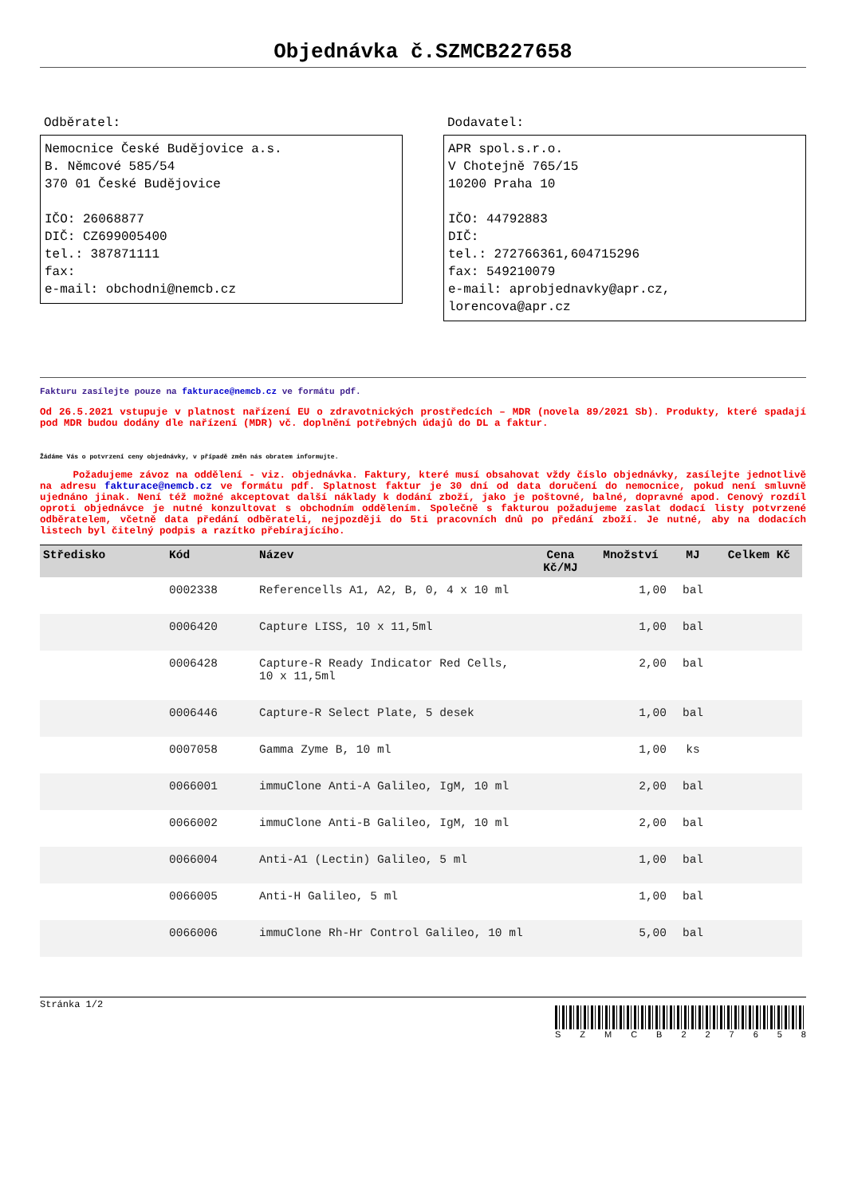Objednávka č.SZMCB227658
Odběratel:
Nemocnice České Budějovice a.s.
B. Němcové 585/54
370 01 České Budějovice
IČO: 26068877
DIČ: CZ699005400
tel.: 387871111
fax:
e-mail: obchodni@nemcb.cz
Dodavatel:
APR spol.s.r.o.
V Chotejně 765/15
10200 Praha 10
IČO: 44792883
DIČ:
tel.: 272766361,604715296
fax: 549210079
e-mail: aprobjednavky@apr.cz,
lorencova@apr.cz
Fakturu zasílejte pouze na fakturace@nemcb.cz ve formátu pdf.
Od 26.5.2021 vstupuje v platnost nařízení EU o zdravotnických prostředcích – MDR (novela 89/2021 Sb). Produkty, které spadají pod MDR budou dodány dle nařízení (MDR) vč. doplnění potřebných údajů do DL a faktur.
Žádáme Vás o potvrzení ceny objednávky, v případě změn nás obratem informujte.
Požadujeme závoz na oddělení - viz. objednávka. Faktury, které musí obsahovat vždy číslo objednávky, zasílejte jednotlivě na adresu fakturace@nemcb.cz ve formátu pdf. Splatnost faktur je 30 dní od data doručení do nemocnice, pokud není smluvně ujednáno jinak. Není též možné akceptovat další náklady k dodání zboží, jako je poštovné, balné, dopravné apod. Cenový rozdíl oproti objednávce je nutné konzultovat s obchodním oddělením. Společně s fakturou požadujeme zaslat dodací listy potvrzené odběratelem, včetně data předání odběrateli, nejpozději do 5ti pracovních dnů po předání zboží. Je nutné, aby na dodacích listech byl čitelný podpis a razítko přebírajícího.
| Středisko | Kód | Název | Cena Kč/MJ | Množství | MJ | Celkem Kč |
| --- | --- | --- | --- | --- | --- | --- |
| | 0002338 | Referencells A1, A2, B, 0, 4 x 10 ml | | 1,00 | bal | |
| | 0006420 | Capture LISS, 10 x 11,5ml | | 1,00 | bal | |
| | 0006428 | Capture-R Ready Indicator Red Cells, 10 x 11,5ml | | 2,00 | bal | |
| | 0006446 | Capture-R Select Plate, 5 desek | | 1,00 | bal | |
| | 0007058 | Gamma Zyme B, 10 ml | | 1,00 | ks | |
| | 0066001 | immuClone Anti-A Galileo, IgM, 10 ml | | 2,00 | bal | |
| | 0066002 | immuClone Anti-B Galileo, IgM, 10 ml | | 2,00 | bal | |
| | 0066004 | Anti-A1 (Lectin) Galileo, 5 ml | | 1,00 | bal | |
| | 0066005 | Anti-H Galileo, 5 ml | | 1,00 | bal | |
| | 0066006 | immuClone Rh-Hr Control Galileo, 10 ml | | 5,00 | bal | |
Stránka 1/2 S Z M C B 2 2 7 6 5 8